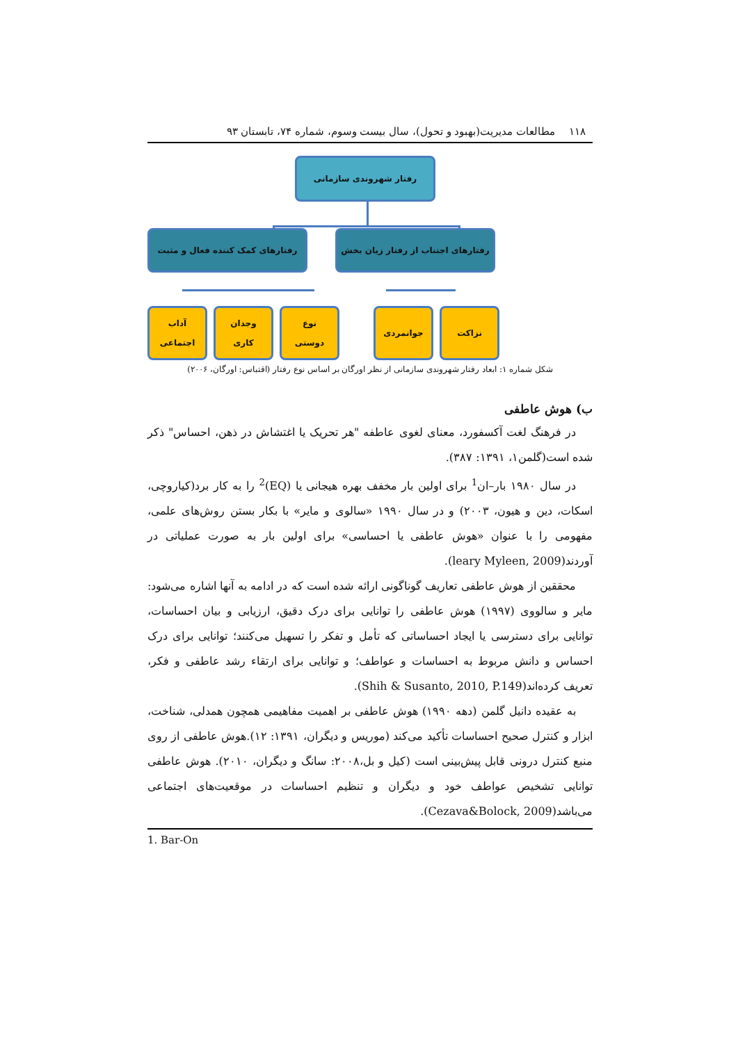۱۱۸ مطالعات مدیریت(بهبود و تحول)، سال بیست وسوم، شماره ۷۴، تابستان ۹۳
رفتار شهروندی سازمانی
رفتارهای کمک کننده فعال و مثبت
رفتارهای اجتناب از رفتار زیان بخش
آداب
اجتماعی
وجدان
کاری
نوع
دوستی
جوانمردی نزاکت
شکل شماره ۱: ابعاد رفتار شهروندی سازمانی از نظر اورگان بر اساس نوع رفتار (اقتباس: اورگان، ۲۰۰۶)
ب) هوش عاطفی
در فرهنگ لغت آکسفورد، معنای لغوی عاطفه "هر تحریک یا اغتشاش در ذهن، احساس" ذکر شده است(گلمن۱، ۱۳۹۱: ۳۸۷).
در سال ۱۹۸۰ بار–ان<sup>1</sup> برای اولین بار مخفف بهره هیجانی یا (EQ)<sup>2</sup> را به کار برد(کیاروچی، اسکات، دین و هیون، ۲۰۰۳) و در سال ۱۹۹۰ «سالوی و مایر» با بکار بستن روش‌های علمی، مفهومی را با عنوان «هوش عاطفی یا احساسی» برای اولین بار به صورت عملیاتی در آوردند(leary Myleen, 2009).
محققین از هوش عاطفی تعاریف گوناگونی ارائه شده است که در ادامه به آنها اشاره می‌شود: مایر و سالووی (۱۹۹۷) هوش عاطفی را توانایی برای درک دقیق، ارزیابی و بیان احساسات، توانایی برای دسترسی یا ایجاد احساساتی که تأمل و تفکر را تسهیل می‌کنند؛ توانایی برای درک احساس و دانش مربوط به احساسات و عواطف؛ و توانایی برای ارتقاء رشد عاطفی و فکر، تعریف کرده‌اند(Shih & Susanto, 2010, P.149).
به عقیده دانیل گلمن (دهه ۱۹۹۰) هوش عاطفی بر اهمیت مفاهیمی همچون همدلی، شناخت، ابزار و کنترل صحیح احساسات تأکید می‌کند (موریس و دیگران، ۱۳۹۱: ۱۲).هوش عاطفی از روی منبع کنترل درونی قابل پیش‌بینی است (کیل و بل،۲۰۰۸: سانگ و دیگران، ۲۰۱۰). هوش عاطفی توانایی تشخیص عواطف خود و دیگران و تنظیم احساسات در موقعیت‌های اجتماعی می‌باشد(Cezava&Bolock, 2009).
1. Bar-On